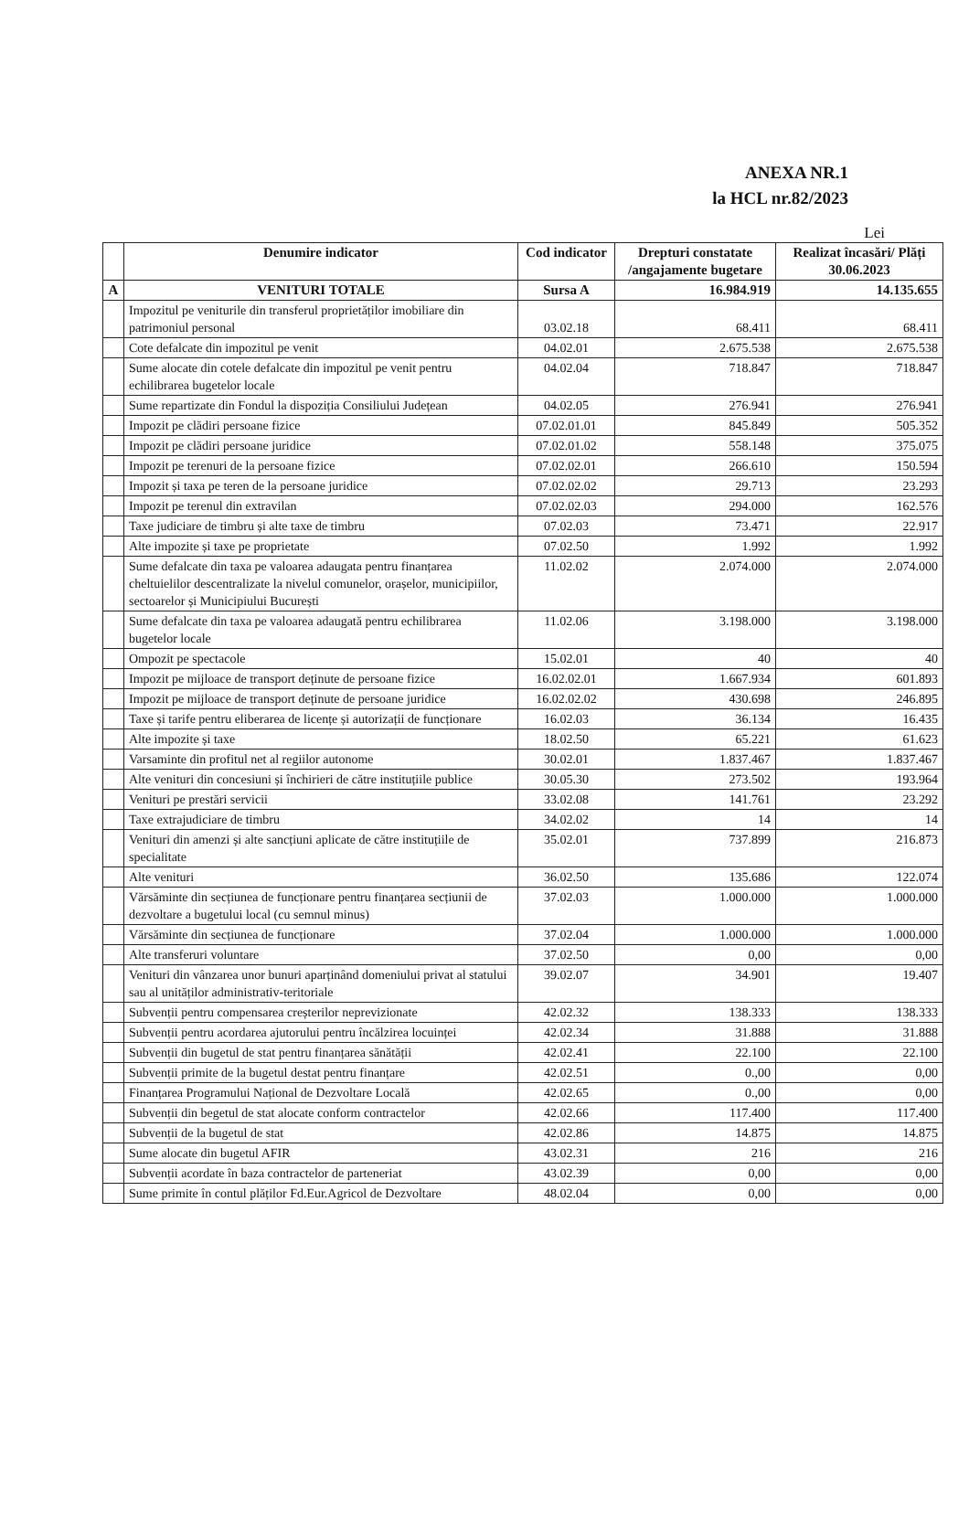ANEXA NR.1
la HCL nr.82/2023
Lei
| | Denumire indicator | Cod indicator | Drepturi constatate /angajamente bugetare | Realizat încasări/ Plăți 30.06.2023 |
| --- | --- | --- | --- | --- |
| A | VENITURI TOTALE | Sursa A | 16.984.919 | 14.135.655 |
| | Impozitul pe veniturile din transferul proprietăților imobiliare din patrimoniul personal | 03.02.18 | 68.411 | 68.411 |
| | Cote defalcate din impozitul pe venit | 04.02.01 | 2.675.538 | 2.675.538 |
| | Sume alocate din cotele defalcate din impozitul pe venit pentru echilibrarea bugetelor locale | 04.02.04 | 718.847 | 718.847 |
| | Sume repartizate din Fondul la dispoziția Consiliului Județean | 04.02.05 | 276.941 | 276.941 |
| | Impozit pe clădiri persoane fizice | 07.02.01.01 | 845.849 | 505.352 |
| | Impozit pe clădiri persoane juridice | 07.02.01.02 | 558.148 | 375.075 |
| | Impozit pe terenuri de la persoane fizice | 07.02.02.01 | 266.610 | 150.594 |
| | Impozit și taxa pe teren de la persoane juridice | 07.02.02.02 | 29.713 | 23.293 |
| | Impozit pe terenul din extravilan | 07.02.02.03 | 294.000 | 162.576 |
| | Taxe judiciare de timbru și alte taxe de timbru | 07.02.03 | 73.471 | 22.917 |
| | Alte impozite și taxe pe proprietate | 07.02.50 | 1.992 | 1.992 |
| | Sume defalcate din taxa pe valoarea adaugata pentru finanțarea cheltuielilor descentralizate la nivelul comunelor, orașelor, municipiilor, sectoarelor și Municipiului București | 11.02.02 | 2.074.000 | 2.074.000 |
| | Sume defalcate din taxa pe valoarea adaugată pentru echilibrarea bugetelor locale | 11.02.06 | 3.198.000 | 3.198.000 |
| | Ompozit pe spectacole | 15.02.01 | 40 | 40 |
| | Impozit pe mijloace de transport deținute de persoane fizice | 16.02.02.01 | 1.667.934 | 601.893 |
| | Impozit pe mijloace de transport deținute de persoane juridice | 16.02.02.02 | 430.698 | 246.895 |
| | Taxe și tarife pentru eliberarea de licențe și autorizații de funcționare | 16.02.03 | 36.134 | 16.435 |
| | Alte impozite și taxe | 18.02.50 | 65.221 | 61.623 |
| | Varsaminte din profitul net al regiilor autonome | 30.02.01 | 1.837.467 | 1.837.467 |
| | Alte venituri din concesiuni și închirieri de către instituțiile publice | 30.05.30 | 273.502 | 193.964 |
| | Venituri pe prestări servicii | 33.02.08 | 141.761 | 23.292 |
| | Taxe extrajudiciare de timbru | 34.02.02 | 14 | 14 |
| | Venituri din amenzi și alte sancțiuni aplicate de către instituțiile de specialitate | 35.02.01 | 737.899 | 216.873 |
| | Alte venituri | 36.02.50 | 135.686 | 122.074 |
| | Vărsăminte din secțiunea de funcționare pentru finanțarea secțiunii de dezvoltare a bugetului local (cu semnul minus) | 37.02.03 | 1.000.000 | 1.000.000 |
| | Vărsăminte din secțiunea de funcționare | 37.02.04 | 1.000.000 | 1.000.000 |
| | Alte transferuri voluntare | 37.02.50 | 0,00 | 0,00 |
| | Venituri din vânzarea unor bunuri aparținând domeniului privat al statului sau al unităților administrativ-teritoriale | 39.02.07 | 34.901 | 19.407 |
| | Subvenții pentru compensarea creșterilor neprevizionate | 42.02.32 | 138.333 | 138.333 |
| | Subvenții pentru acordarea ajutorului pentru încălzirea locuinței | 42.02.34 | 31.888 | 31.888 |
| | Subvenții din bugetul de stat pentru finanțarea sănătății | 42.02.41 | 22.100 | 22.100 |
| | Subvenții primite de la bugetul destat pentru finanțare | 42.02.51 | 0.,00 | 0,00 |
| | Finanțarea Programului Național de Dezvoltare Locală | 42.02.65 | 0.,00 | 0,00 |
| | Subvenții din begetul de stat alocate conform contractelor | 42.02.66 | 117.400 | 117.400 |
| | Subvenții de la bugetul de stat | 42.02.86 | 14.875 | 14.875 |
| | Sume alocate din bugetul AFIR | 43.02.31 | 216 | 216 |
| | Subvenții acordate în baza contractelor de parteneriat | 43.02.39 | 0,00 | 0,00 |
| | Sume primite în contul plăților Fd.Eur.Agricol de Dezvoltare | 48.02.04 | 0,00 | 0,00 |